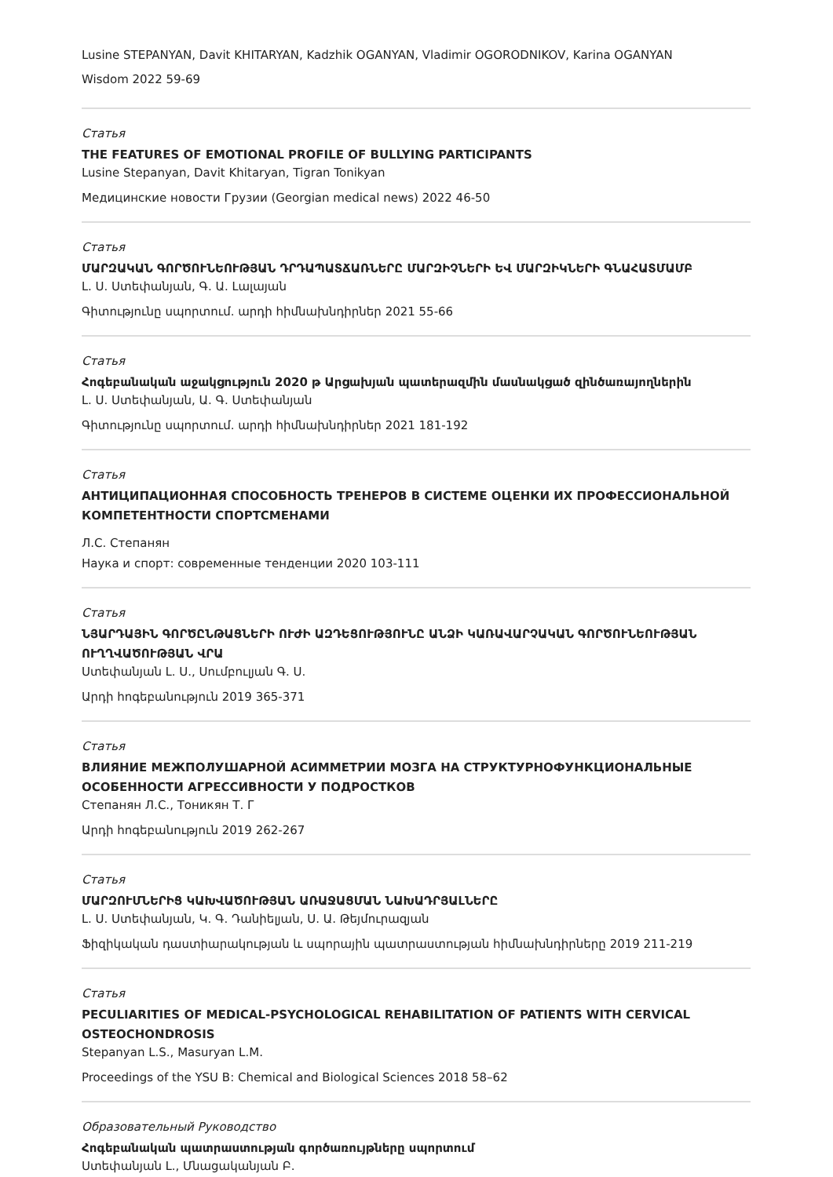Lusine STEPANYAN, Davit KHITARYAN, Kadzhik OGANYAN, Vladimir OGORODNIKOV, Karina OGANYAN
Wisdom 2022 59-69
Статья
THE FEATURES OF EMOTIONAL PROFILE OF BULLYING PARTICIPANTS
Lusine Stepanyan, Davit Khitaryan, Tigran Tonikyan
Медицинские новости Грузии (Georgian medical news) 2022 46-50
Статья
ՄԱՐԶԱԿԱՆ ԳՈՐԾՈՒՆԵՈՒԹՅԱՆ ԴՐԴԱՊԱՏՃԱՌՆԵՐԸ ՄԱՐԶԻՉՆԵՐԻ ԵՎ ՄԱՐԶԻԿՆԵՐԻ ԳՆԱՀԱՏՄԱՄԲ
Լ. Ս. Ստեփանյան, Գ. Ա. Լալայան
Գիտությունը սպորտում. արդի հիմնախնդիրներ 2021 55-66
Статья
Հոգեբանական աջակցություն 2020 թ Արցախյան պատերազմին մասնակցած զինծառայողներին
Լ. Ս. Ստեփանյան, Ա. Գ. Ստեփանյան
Գիտությունը սպորտում. արդի հիմնախնդիրներ 2021 181-192
Статья
АНТИЦИПАЦИОННАЯ СПОСОБНОСТЬ ТРЕНЕРОВ В СИСТЕМЕ ОЦЕНКИ ИХ ПРОФЕССИОНАЛЬНОЙ КОМПЕТЕНТНОСТИ СПОРТСМЕНАМИ
Л.С. Степанян
Наука и спорт: современные тенденции 2020 103-111
Статья
ՆՅԱՐԴԱՅԻՆ ԳՈՐԾԸՆԹԱՑՆԵՐԻ ՈՒԺԻ ԱԶԴԵՑՈՒԹՅՈՒՆԸ ԱՆՁԻ ԿԱՌԱՎԱՐՉԱԿԱՆ ԳՈՐԾՈՒՆԵՈՒԹՅԱՆ ՈՒՂՂՎԱԾՈՒԹՅԱՆ ՎՐԱ
Ստեփանյան Լ. Ս., Սումբուլյան Գ. Ս.
Արդի հոգեբանություն 2019 365-371
Статья
ВЛИЯНИЕ МЕЖПОЛУШАРНОЙ АСИММЕТРИИ МОЗГА НА СТРУКТУРНОФУНКЦИОНАЛЬНЫЕ ОСОБЕННОСТИ АГРЕССИВНОСТИ У ПОДРОСТКОВ
Степанян Л.С., Тоникян Т. Г
Արդի հոգեբանություն 2019 262-267
Статья
ՄԱՐԶՈՒՄՆԵՐԻՑ ԿԱԽՎԱԾՈՒԹՅԱՆ ԱՌԱՋԱՑՄԱՆ ՆԱԽԱԴՐՅԱԼՆԵՐԸ
Լ. Ս. Ստեփանյան, Կ. Գ. Դանիելյան, Ս. Ա. Թեյմուրազյան
Ֆիզիկական դաստիարակության և սպորային պատրաստության հիմնախնդիրները 2019 211-219
Статья
PECULIARITIES OF MEDICAL-PSYCHOLOGICAL REHABILITATION OF PATIENTS WITH CERVICAL OSTEOCHONDROSIS
Stepanyan L.S., Masuryan L.M.
Proceedings of the YSU B: Chemical and Biological Sciences 2018 58–62
Образовательный Руководство
Հոգեբանական պատրաստության գործառույթները սպորտում
Ստեփանյան Լ., Մնացականյան Բ.